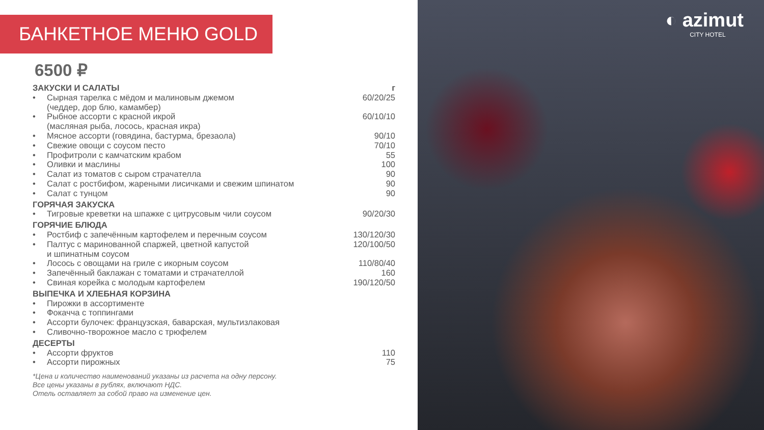БАНКЕТНОЕ МЕНЮ GOLD
6500 ₽
ЗАКУСКИ И САЛАТЫ г
Сырная тарелка с мёдом и малиновым джемом
(чеддер, дор блю, камамбер) 60/20/25
Рыбное ассорти с красной икрой
(масляная рыба, лосось, красная икра) 60/10/10
Мясное ассорти (говядина, бастурма, брезаола) 90/10
Свежие овощи с соусом песто 70/10
Профитроли с камчатским крабом 55
Оливки и маслины 100
Салат из томатов с сыром страчателла 90
Салат с ростбифом, жареными лисичками и свежим шпинатом 90
Салат с тунцом 90
ГОРЯЧАЯ ЗАКУСКА
Тигровые креветки на шпажке с цитрусовым чили соусом 90/20/30
ГОРЯЧИЕ БЛЮДА
Ростбиф с запечённым картофелем и перечным соусом 130/120/30
Палтус с маринованной спаржей, цветной капустой
и шпинатным соусом 120/100/50
Лосось с овощами на гриле с икорным соусом 110/80/40
Запечённый баклажан с томатами и страчателлой 160
Свиная корейка с молодым картофелем 190/120/50
ВЫПЕЧКА И ХЛЕБНАЯ КОРЗИНА
Пирожки в ассортименте
Фокачча с топпингами
Ассорти булочек: французская, баварская, мультизлаковая
Сливочно-творожное масло с трюфелем
ДЕСЕРТЫ
Ассорти фруктов 110
Ассорти пирожных 75
*Цена и количество наименований указаны из расчета на одну персону.
Все цены указаны в рублях, включают НДС.
Отель оставляет за собой право на изменение цен.
◐ azimut
CITY HOTEL